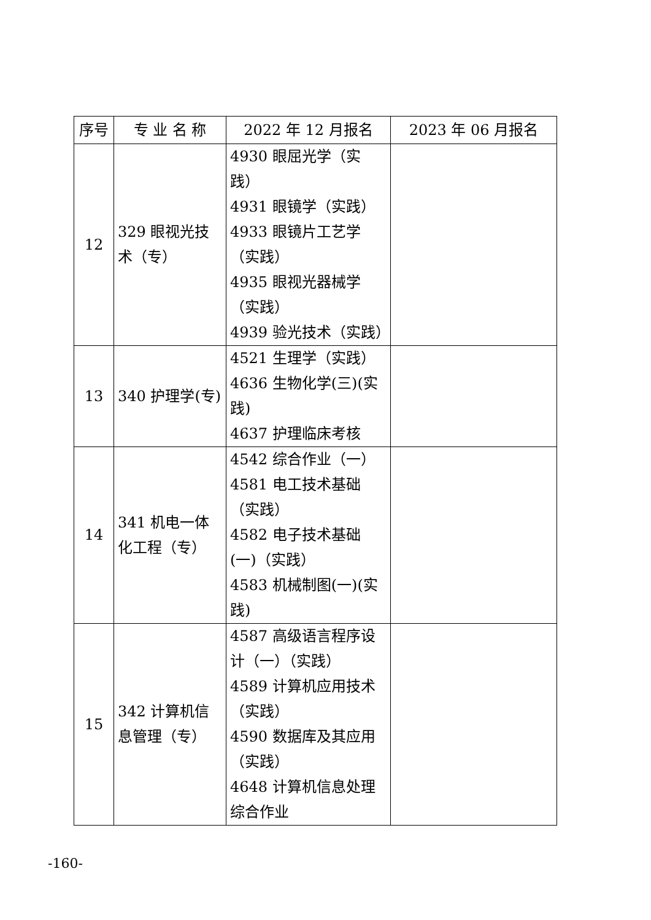| 序号 | 专 业 名 称 | 2022 年 12 月报名 | 2023 年 06 月报名 |
| --- | --- | --- | --- |
| 12 | 329 眼视光技术（专） | 4930 眼屈光学（实践） 4931 眼镜学（实践） 4933 眼镜片工艺学（实践） 4935 眼视光器械学（实践） 4939 验光技术（实践） | |
| 13 | 340 护理学(专) | 4521 生理学（实践） 4636 生物化学(三)(实践) 4637 护理临床考核 | |
| 14 | 341 机电一体化工程（专） | 4542 综合作业（一） 4581 电工技术基础（实践） 4582 电子技术基础(一)（实践） 4583 机械制图(一)(实践) | |
| 15 | 342 计算机信息管理（专） | 4587 高级语言程序设计（一）（实践） 4589 计算机应用技术（实践） 4590 数据库及其应用（实践） 4648 计算机信息处理综合作业 | |
-160-